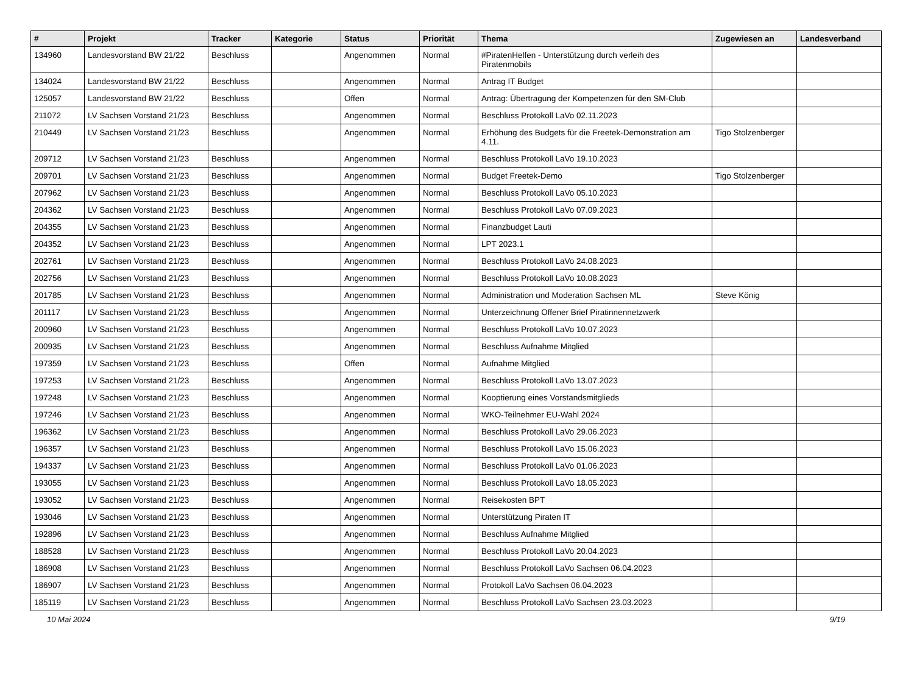| # | Projekt | Tracker | Kategorie | Status | Priorität | Thema | Zugewiesen an | Landesverband |
| --- | --- | --- | --- | --- | --- | --- | --- | --- |
| 134960 | Landesvorstand BW 21/22 | Beschluss | | Angenommen | Normal | #PiratenHelfen - Unterstützung durch verleih des Piratenmobils | | |
| 134024 | Landesvorstand BW 21/22 | Beschluss | | Angenommen | Normal | Antrag IT Budget | | |
| 125057 | Landesvorstand BW 21/22 | Beschluss | | Offen | Normal | Antrag: Übertragung der Kompetenzen für den SM-Club | | |
| 211072 | LV Sachsen Vorstand 21/23 | Beschluss | | Angenommen | Normal | Beschluss Protokoll LaVo 02.11.2023 | | |
| 210449 | LV Sachsen Vorstand 21/23 | Beschluss | | Angenommen | Normal | Erhöhung des Budgets für die Freetek-Demonstration am 4.11. | Tigo Stolzenberger | |
| 209712 | LV Sachsen Vorstand 21/23 | Beschluss | | Angenommen | Normal | Beschluss Protokoll LaVo 19.10.2023 | | |
| 209701 | LV Sachsen Vorstand 21/23 | Beschluss | | Angenommen | Normal | Budget Freetek-Demo | Tigo Stolzenberger | |
| 207962 | LV Sachsen Vorstand 21/23 | Beschluss | | Angenommen | Normal | Beschluss Protokoll LaVo 05.10.2023 | | |
| 204362 | LV Sachsen Vorstand 21/23 | Beschluss | | Angenommen | Normal | Beschluss Protokoll LaVo 07.09.2023 | | |
| 204355 | LV Sachsen Vorstand 21/23 | Beschluss | | Angenommen | Normal | Finanzbudget Lauti | | |
| 204352 | LV Sachsen Vorstand 21/23 | Beschluss | | Angenommen | Normal | LPT 2023.1 | | |
| 202761 | LV Sachsen Vorstand 21/23 | Beschluss | | Angenommen | Normal | Beschluss Protokoll LaVo 24.08.2023 | | |
| 202756 | LV Sachsen Vorstand 21/23 | Beschluss | | Angenommen | Normal | Beschluss Protokoll LaVo 10.08.2023 | | |
| 201785 | LV Sachsen Vorstand 21/23 | Beschluss | | Angenommen | Normal | Administration und Moderation Sachsen ML | Steve König | |
| 201117 | LV Sachsen Vorstand 21/23 | Beschluss | | Angenommen | Normal | Unterzeichnung Offener Brief Piratinnennetzwerk | | |
| 200960 | LV Sachsen Vorstand 21/23 | Beschluss | | Angenommen | Normal | Beschluss Protokoll LaVo 10.07.2023 | | |
| 200935 | LV Sachsen Vorstand 21/23 | Beschluss | | Angenommen | Normal | Beschluss Aufnahme Mitglied | | |
| 197359 | LV Sachsen Vorstand 21/23 | Beschluss | | Offen | Normal | Aufnahme Mitglied | | |
| 197253 | LV Sachsen Vorstand 21/23 | Beschluss | | Angenommen | Normal | Beschluss Protokoll LaVo 13.07.2023 | | |
| 197248 | LV Sachsen Vorstand 21/23 | Beschluss | | Angenommen | Normal | Kooptierung eines Vorstandsmitglieds | | |
| 197246 | LV Sachsen Vorstand 21/23 | Beschluss | | Angenommen | Normal | WKO-Teilnehmer EU-Wahl 2024 | | |
| 196362 | LV Sachsen Vorstand 21/23 | Beschluss | | Angenommen | Normal | Beschluss Protokoll LaVo 29.06.2023 | | |
| 196357 | LV Sachsen Vorstand 21/23 | Beschluss | | Angenommen | Normal | Beschluss Protokoll LaVo 15.06.2023 | | |
| 194337 | LV Sachsen Vorstand 21/23 | Beschluss | | Angenommen | Normal | Beschluss Protokoll LaVo 01.06.2023 | | |
| 193055 | LV Sachsen Vorstand 21/23 | Beschluss | | Angenommen | Normal | Beschluss Protokoll LaVo 18.05.2023 | | |
| 193052 | LV Sachsen Vorstand 21/23 | Beschluss | | Angenommen | Normal | Reisekosten BPT | | |
| 193046 | LV Sachsen Vorstand 21/23 | Beschluss | | Angenommen | Normal | Unterstützung Piraten IT | | |
| 192896 | LV Sachsen Vorstand 21/23 | Beschluss | | Angenommen | Normal | Beschluss Aufnahme Mitglied | | |
| 188528 | LV Sachsen Vorstand 21/23 | Beschluss | | Angenommen | Normal | Beschluss Protokoll LaVo 20.04.2023 | | |
| 186908 | LV Sachsen Vorstand 21/23 | Beschluss | | Angenommen | Normal | Beschluss Protokoll LaVo Sachsen 06.04.2023 | | |
| 186907 | LV Sachsen Vorstand 21/23 | Beschluss | | Angenommen | Normal | Protokoll LaVo Sachsen 06.04.2023 | | |
| 185119 | LV Sachsen Vorstand 21/23 | Beschluss | | Angenommen | Normal | Beschluss Protokoll LaVo Sachsen 23.03.2023 | | |
10 Mai 2024 9/19